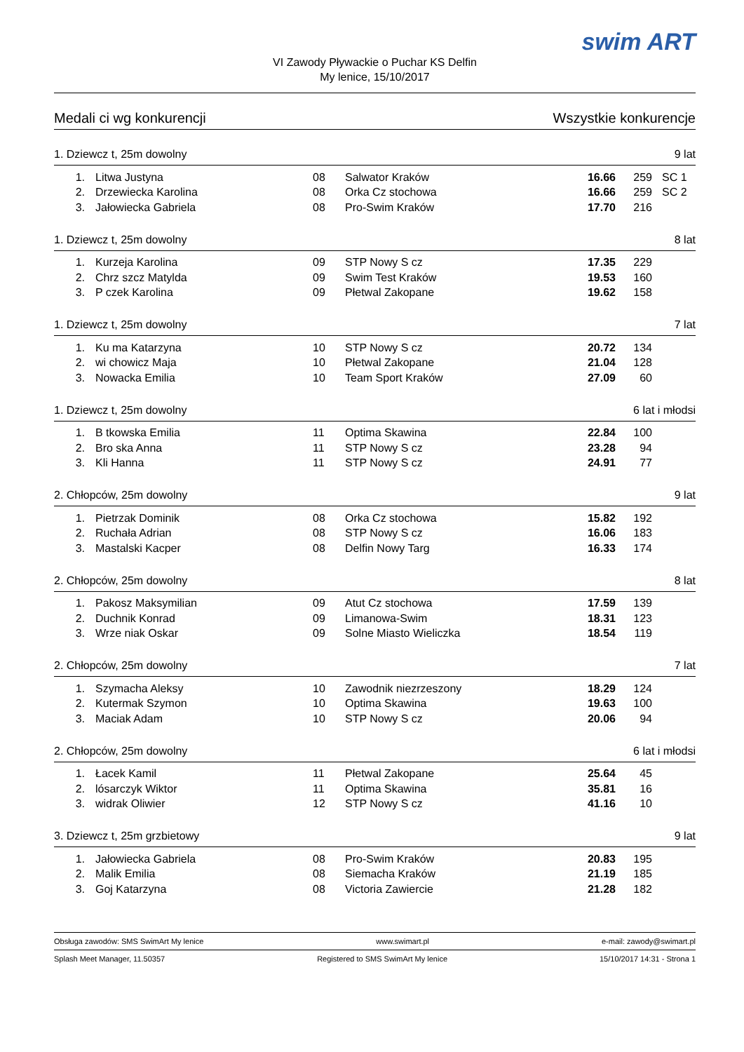VI Zawody Pływackie o Puchar KS Delfin
My lenice, 15/10/2017
swim ART
Medali ci wg konkurencji Wszystkie konkurencje
1. Dziewcz t, 25m dowolny 9 lat
| 1. | Litwa Justyna | 08 | Salwator Kraków | 16.66 | 259 | SC 1 |
| 2. | Drzewiecka Karolina | 08 | Orka Cz stochowa | 16.66 | 259 | SC 2 |
| 3. | Jałowiecka Gabriela | 08 | Pro-Swim Kraków | 17.70 | 216 | |
1. Dziewcz t, 25m dowolny 8 lat
| 1. | Kurzeja Karolina | 09 | STP Nowy S cz | 17.35 | 229 | |
| 2. | Chrz szcz Matylda | 09 | Swim Test Kraków | 19.53 | 160 | |
| 3. | P czek Karolina | 09 | Płetwal Zakopane | 19.62 | 158 | |
1. Dziewcz t, 25m dowolny 7 lat
| 1. | Ku ma Katarzyna | 10 | STP Nowy S cz | 20.72 | 134 | |
| 2. | wi chowicz Maja | 10 | Płetwal Zakopane | 21.04 | 128 | |
| 3. | Nowacka Emilia | 10 | Team Sport Kraków | 27.09 | 60 | |
1. Dziewcz t, 25m dowolny 6 lat i młodsi
| 1. | B tkowska Emilia | 11 | Optima Skawina | 22.84 | 100 | |
| 2. | Bro ska Anna | 11 | STP Nowy S cz | 23.28 | 94 | |
| 3. | Kli Hanna | 11 | STP Nowy S cz | 24.91 | 77 | |
2. Chłopców, 25m dowolny 9 lat
| 1. | Pietrzak Dominik | 08 | Orka Cz stochowa | 15.82 | 192 | |
| 2. | Ruchała Adrian | 08 | STP Nowy S cz | 16.06 | 183 | |
| 3. | Mastalski Kacper | 08 | Delfin Nowy Targ | 16.33 | 174 | |
2. Chłopców, 25m dowolny 8 lat
| 1. | Pakosz Maksymilian | 09 | Atut Cz stochowa | 17.59 | 139 | |
| 2. | Duchnik Konrad | 09 | Limanowa-Swim | 18.31 | 123 | |
| 3. | Wrze niak Oskar | 09 | Solne Miasto Wieliczka | 18.54 | 119 | |
2. Chłopców, 25m dowolny 7 lat
| 1. | Szymacha Aleksy | 10 | Zawodnik niezrzeszony | 18.29 | 124 | |
| 2. | Kutermak Szymon | 10 | Optima Skawina | 19.63 | 100 | |
| 3. | Maciak Adam | 10 | STP Nowy S cz | 20.06 | 94 | |
2. Chłopców, 25m dowolny 6 lat i młodsi
| 1. | Łacek Kamil | 11 | Płetwal Zakopane | 25.64 | 45 | |
| 2. | lósarczyk Wiktor | 11 | Optima Skawina | 35.81 | 16 | |
| 3. | widrak Oliwier | 12 | STP Nowy S cz | 41.16 | 10 | |
3. Dziewcz t, 25m grzbietowy 9 lat
| 1. | Jałowiecka Gabriela | 08 | Pro-Swim Kraków | 20.83 | 195 | |
| 2. | Malik Emilia | 08 | Siemacha Kraków | 21.19 | 185 | |
| 3. | Goj Katarzyna | 08 | Victoria Zawiercie | 21.28 | 182 | |
Obsługa zawodów: SMS SwimArt My lenice www.swimart.pl e-mail: zawody@swimart.pl
Splash Meet Manager, 11.50357 Registered to SMS SwimArt My lenice 15/10/2017 14:31 - Strona 1